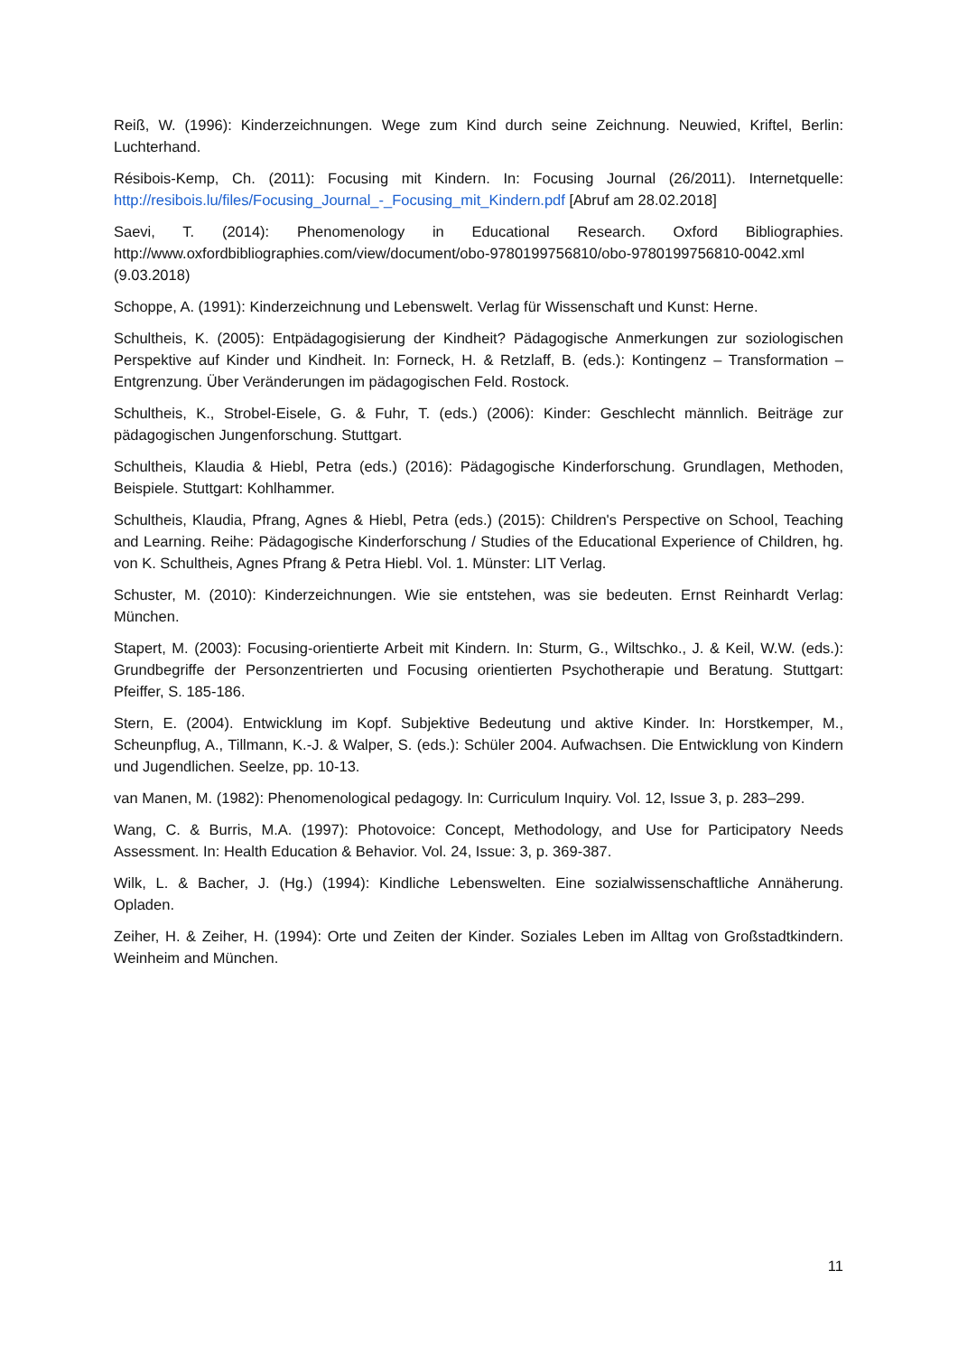Reiß, W. (1996): Kinderzeichnungen. Wege zum Kind durch seine Zeichnung. Neuwied, Kriftel, Berlin: Luchterhand.
Résibois-Kemp, Ch. (2011): Focusing mit Kindern. In: Focusing Journal (26/2011). Internetquelle: http://resibois.lu/files/Focusing_Journal_-_Focusing_mit_Kindern.pdf [Abruf am 28.02.2018]
Saevi, T. (2014): Phenomenology in Educational Research. Oxford Bibliographies. http://www.oxfordbibliographies.com/view/document/obo-9780199756810/obo-9780199756810-0042.xml (9.03.2018)
Schoppe, A. (1991): Kinderzeichnung und Lebenswelt. Verlag für Wissenschaft und Kunst: Herne.
Schultheis, K. (2005): Entpädagogisierung der Kindheit? Pädagogische Anmerkungen zur soziologischen Perspektive auf Kinder und Kindheit. In: Forneck, H. & Retzlaff, B. (eds.): Kontingenz – Transformation – Entgrenzung. Über Veränderungen im pädagogischen Feld. Rostock.
Schultheis, K., Strobel-Eisele, G. & Fuhr, T. (eds.) (2006): Kinder: Geschlecht männlich. Beiträge zur pädagogischen Jungenforschung. Stuttgart.
Schultheis, Klaudia & Hiebl, Petra (eds.) (2016): Pädagogische Kinderforschung. Grundlagen, Methoden, Beispiele. Stuttgart: Kohlhammer.
Schultheis, Klaudia, Pfrang, Agnes & Hiebl, Petra (eds.) (2015): Children's Perspective on School, Teaching and Learning. Reihe: Pädagogische Kinderforschung / Studies of the Educational Experience of Children, hg. von K. Schultheis, Agnes Pfrang & Petra Hiebl. Vol. 1. Münster: LIT Verlag.
Schuster, M. (2010): Kinderzeichnungen. Wie sie entstehen, was sie bedeuten. Ernst Reinhardt Verlag: München.
Stapert, M. (2003): Focusing-orientierte Arbeit mit Kindern. In: Sturm, G., Wiltschko., J. & Keil, W.W. (eds.): Grundbegriffe der Personzentrierten und Focusing orientierten Psychotherapie und Beratung. Stuttgart: Pfeiffer, S. 185-186.
Stern, E. (2004). Entwicklung im Kopf. Subjektive Bedeutung und aktive Kinder. In: Horstkemper, M., Scheunpflug, A., Tillmann, K.-J. & Walper, S. (eds.): Schüler 2004. Aufwachsen. Die Entwicklung von Kindern und Jugendlichen. Seelze, pp. 10-13.
van Manen, M. (1982): Phenomenological pedagogy. In: Curriculum Inquiry. Vol. 12, Issue 3, p. 283–299.
Wang, C. & Burris, M.A. (1997): Photovoice: Concept, Methodology, and Use for Participatory Needs Assessment. In: Health Education & Behavior. Vol. 24, Issue: 3, p. 369-387.
Wilk, L. & Bacher, J. (Hg.) (1994): Kindliche Lebenswelten. Eine sozialwissenschaftliche Annäherung. Opladen.
Zeiher, H. & Zeiher, H. (1994): Orte und Zeiten der Kinder. Soziales Leben im Alltag von Großstadtkindern. Weinheim and München.
11